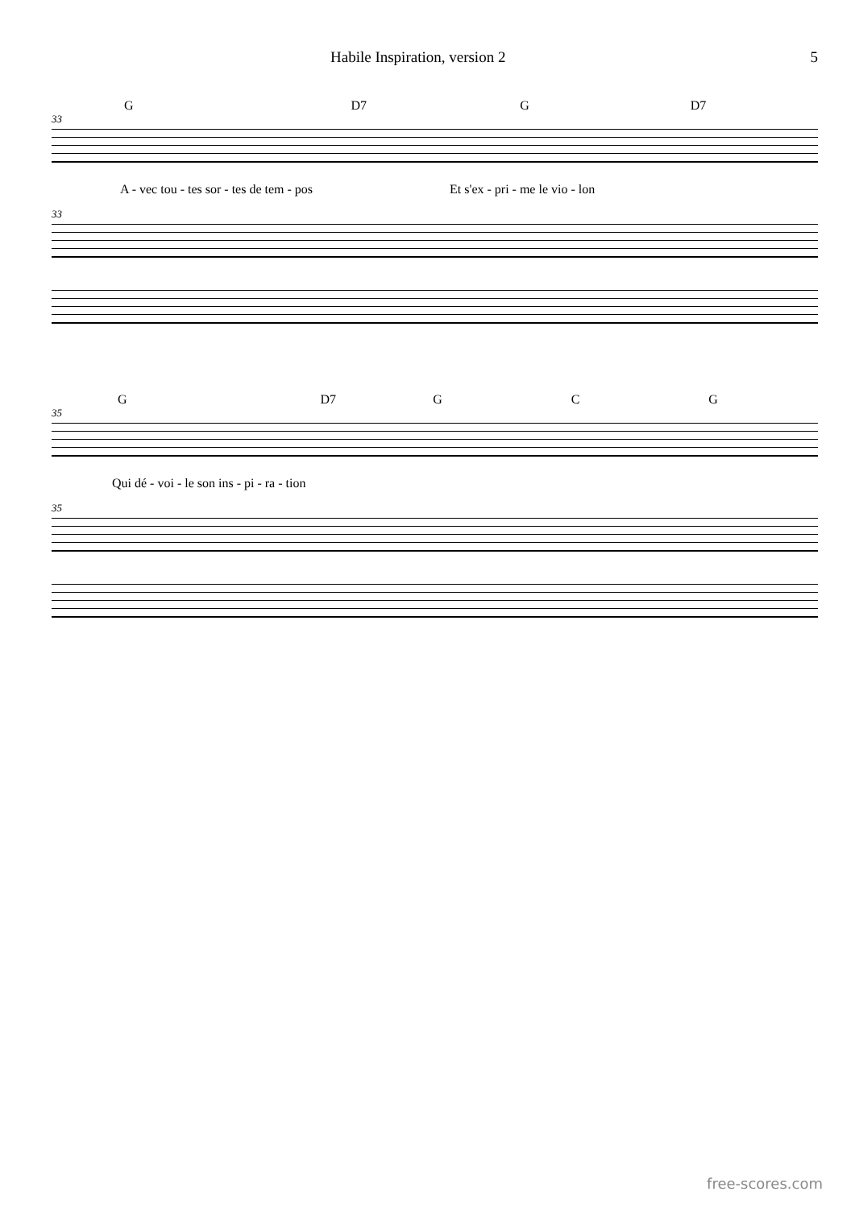Habile Inspiration, version 2 5
G D7 G D7
33
A - vec tou - tes sor - tes de tem - pos Et s'ex - pri - me le vio - lon
33
G D7 G C G
35
Qui dé - voi - le son ins - pi - ra - tion
35
free-scores.com